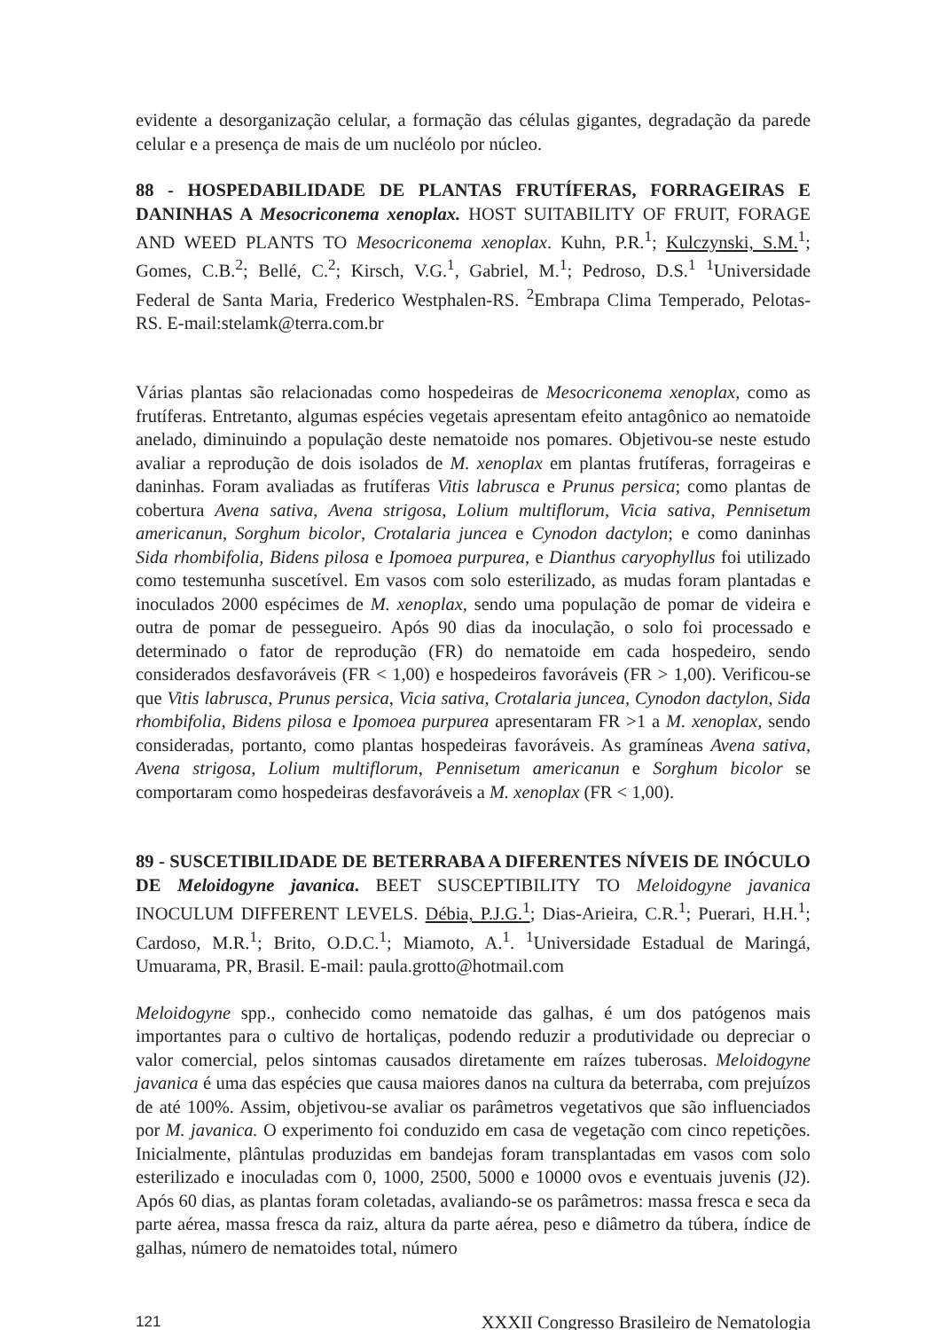evidente a desorganização celular, a formação das células gigantes, degradação da parede celular e a presença de mais de um nucléolo por núcleo.
88 - HOSPEDABILIDADE DE PLANTAS FRUTÍFERAS, FORRAGEIRAS E DANINHAS A Mesocriconema xenoplax. HOST SUITABILITY OF FRUIT, FORAGE AND WEED PLANTS TO Mesocriconema xenoplax. Kuhn, P.R.<sup>1</sup>; Kulczynski, S.M.<sup>1</sup>; Gomes, C.B.<sup>2</sup>; Bellé, C.<sup>2</sup>; Kirsch, V.G.<sup>1</sup>, Gabriel, M.<sup>1</sup>; Pedroso, D.S.<sup>1</sup> <sup>1</sup>Universidade Federal de Santa Maria, Frederico Westphalen-RS. <sup>2</sup>Embrapa Clima Temperado, Pelotas-RS. E-mail:stelamk@terra.com.br
Várias plantas são relacionadas como hospedeiras de Mesocriconema xenoplax, como as frutíferas. Entretanto, algumas espécies vegetais apresentam efeito antagônico ao nematoide anelado, diminuindo a população deste nematoide nos pomares. Objetivou-se neste estudo avaliar a reprodução de dois isolados de M. xenoplax em plantas frutíferas, forrageiras e daninhas. Foram avaliadas as frutíferas Vitis labrusca e Prunus persica; como plantas de cobertura Avena sativa, Avena strigosa, Lolium multiflorum, Vicia sativa, Pennisetum americanun, Sorghum bicolor, Crotalaria juncea e Cynodon dactylon; e como daninhas Sida rhombifolia, Bidens pilosa e Ipomoea purpurea, e Dianthus caryophyllus foi utilizado como testemunha suscetível. Em vasos com solo esterilizado, as mudas foram plantadas e inoculados 2000 espécimes de M. xenoplax, sendo uma população de pomar de videira e outra de pomar de pessegueiro. Após 90 dias da inoculação, o solo foi processado e determinado o fator de reprodução (FR) do nematoide em cada hospedeiro, sendo considerados desfavoráveis (FR < 1,00) e hospedeiros favoráveis (FR > 1,00). Verificou-se que Vitis labrusca, Prunus persica, Vicia sativa, Crotalaria juncea, Cynodon dactylon, Sida rhombifolia, Bidens pilosa e Ipomoea purpurea apresentaram FR >1 a M. xenoplax, sendo consideradas, portanto, como plantas hospedeiras favoráveis. As gramíneas Avena sativa, Avena strigosa, Lolium multiflorum, Pennisetum americanun e Sorghum bicolor se comportaram como hospedeiras desfavoráveis a M. xenoplax (FR < 1,00).
89 - SUSCETIBILIDADE DE BETERRABA A DIFERENTES NÍVEIS DE INÓCULO DE Meloidogyne javanica. BEET SUSCEPTIBILITY TO Meloidogyne javanica INOCULUM DIFFERENT LEVELS. Débia, P.J.G.<sup>1</sup>; Dias-Arieira, C.R.<sup>1</sup>; Puerari, H.H.<sup>1</sup>; Cardoso, M.R.<sup>1</sup>; Brito, O.D.C.<sup>1</sup>; Miamoto, A.<sup>1</sup>. <sup>1</sup>Universidade Estadual de Maringá, Umuarama, PR, Brasil. E-mail: paula.grotto@hotmail.com
Meloidogyne spp., conhecido como nematoide das galhas, é um dos patógenos mais importantes para o cultivo de hortaliças, podendo reduzir a produtividade ou depreciar o valor comercial, pelos sintomas causados diretamente em raízes tuberosas. Meloidogyne javanica é uma das espécies que causa maiores danos na cultura da beterraba, com prejuízos de até 100%. Assim, objetivou-se avaliar os parâmetros vegetativos que são influenciados por M. javanica. O experimento foi conduzido em casa de vegetação com cinco repetições. Inicialmente, plântulas produzidas em bandejas foram transplantadas em vasos com solo esterilizado e inoculadas com 0, 1000, 2500, 5000 e 10000 ovos e eventuais juvenis (J2). Após 60 dias, as plantas foram coletadas, avaliando-se os parâmetros: massa fresca e seca da parte aérea, massa fresca da raiz, altura da parte aérea, peso e diâmetro da túbera, índice de galhas, número de nematoides total, número
121 XXXII Congresso Brasileiro de Nematologia